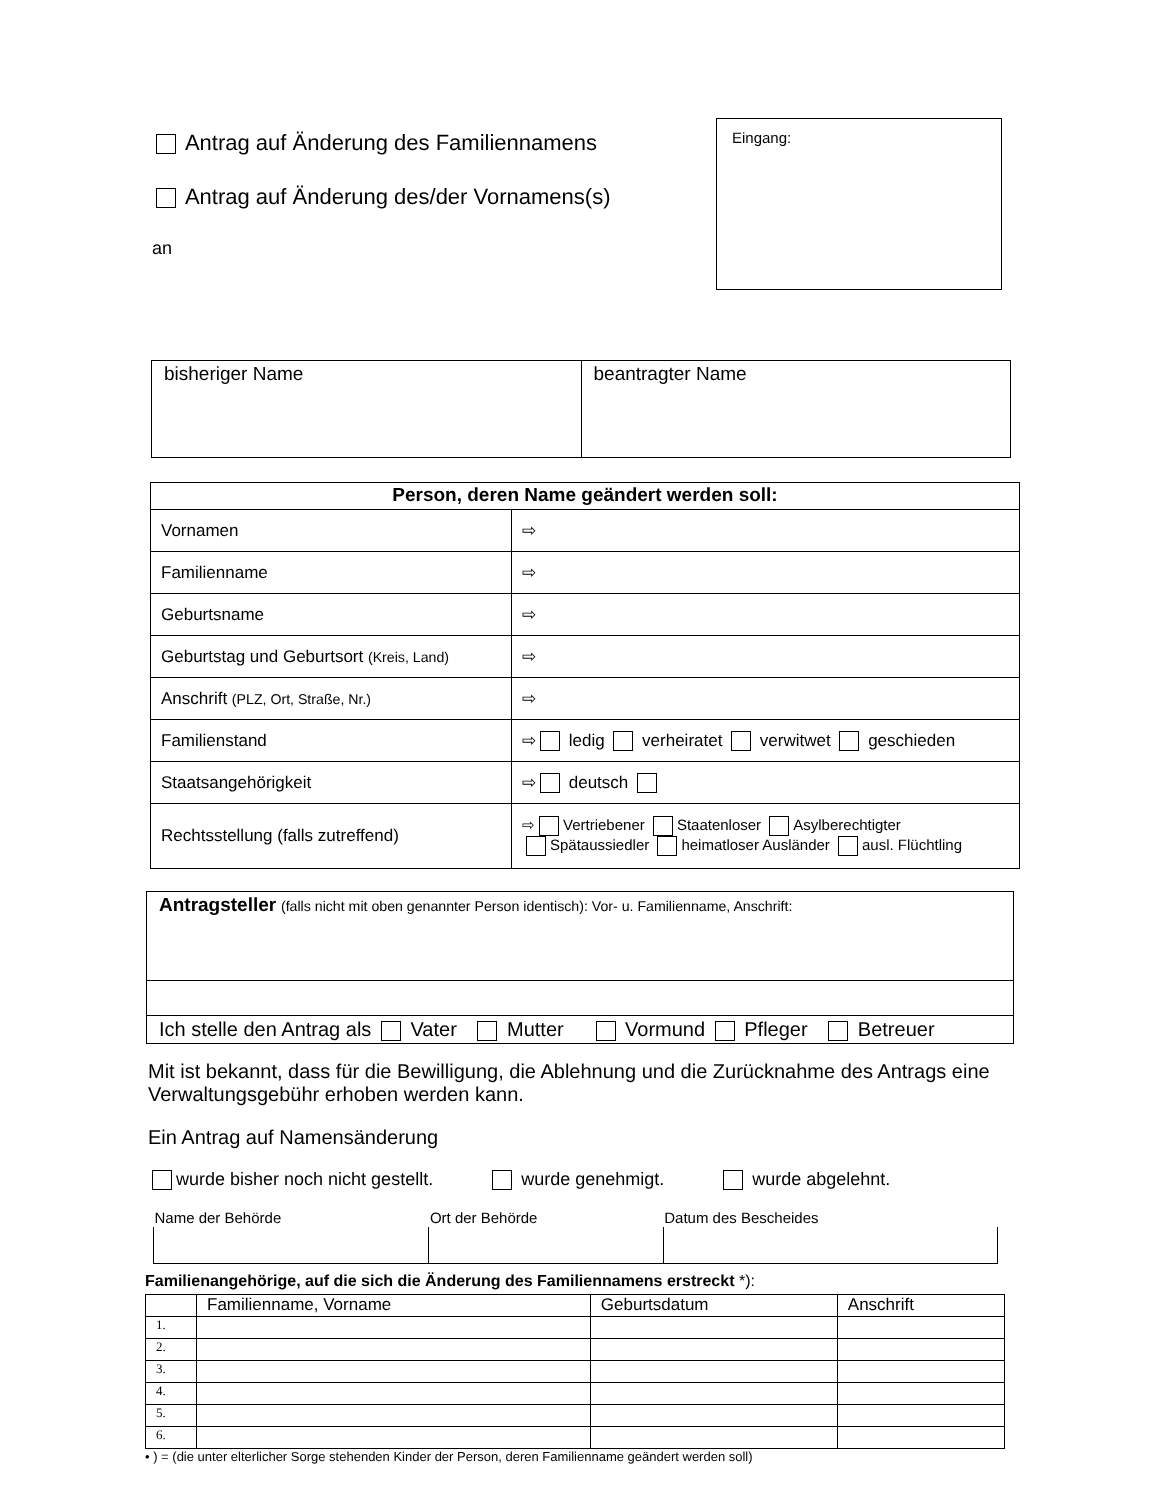Antrag auf Änderung des Familiennamens
Antrag auf Änderung des/der Vornamens(s)
an
Eingang:
| bisheriger Name | beantragter Name |
| Person, deren Name geändert werden soll: | |
| --- | --- |
| Vornamen | ⇨ |
| Familienname | ⇨ |
| Geburtsname | ⇨ |
| Geburtstag und Geburtsort (Kreis, Land) | ⇨ |
| Anschrift (PLZ, Ort, Straße, Nr.) | ⇨ |
| Familienstand | ⇨ ledig verheiratet verwitwet geschieden |
| Staatsangehörigkeit | ⇨ deutsch |
| Rechtsstellung (falls zutreffend) | ⇨ Vertriebener Staatenloser Asylberechtigter Spätaussiedler heimatloser Ausländer ausl. Flüchtling |
| Antragsteller (falls nicht mit oben genannter Person identisch): Vor- u. Familienname, Anschrift: |
| Ich stelle den Antrag als Vater Mutter Vormund Pfleger Betreuer |
Mit ist bekannt, dass für die Bewilligung, die Ablehnung und die Zurücknahme des Antrags eine Verwaltungsgebühr erhoben werden kann.
Ein Antrag auf Namensänderung
wurde bisher noch nicht gestellt. wurde genehmigt. wurde abgelehnt.
| Name der Behörde | Ort der Behörde | Datum des Bescheides |
Familienangehörige, auf die sich die Änderung des Familiennamens erstreckt *):
| | Familienname, Vorname | Geburtsdatum | Anschrift |
| 1. | | | |
| 2. | | | |
| 3. | | | |
| 4. | | | |
| 5. | | | |
| 6. | | | |
• ) = (die unter elterlicher Sorge stehenden Kinder der Person, deren Familienname geändert werden soll)